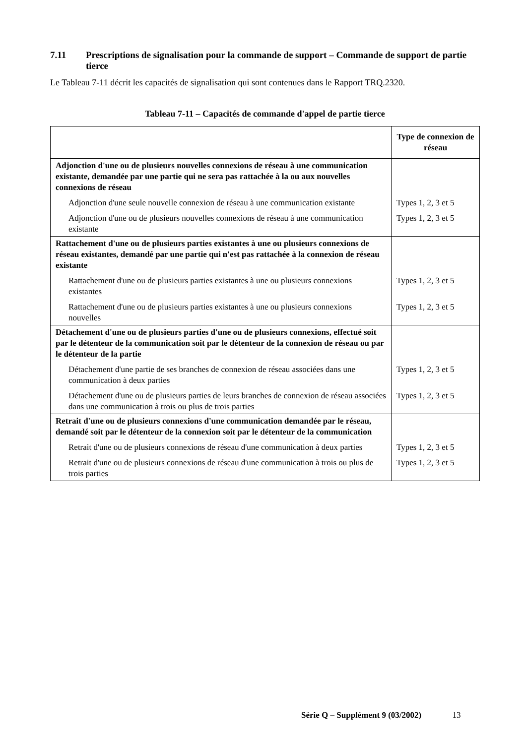7.11 Prescriptions de signalisation pour la commande de support – Commande de support de partie tierce
Le Tableau 7-11 décrit les capacités de signalisation qui sont contenues dans le Rapport TRQ.2320.
Tableau 7-11 – Capacités de commande d'appel de partie tierce
| | Type de connexion de réseau |
| --- | --- |
| Adjonction d'une ou de plusieurs nouvelles connexions de réseau à une communication existante, demandée par une partie qui ne sera pas rattachée à la ou aux nouvelles connexions de réseau | |
| Adjonction d'une seule nouvelle connexion de réseau à une communication existante | Types 1, 2, 3 et 5 |
| Adjonction d'une ou de plusieurs nouvelles connexions de réseau à une communication existante | Types 1, 2, 3 et 5 |
| Rattachement d'une ou de plusieurs parties existantes à une ou plusieurs connexions de réseau existantes, demandé par une partie qui n'est pas rattachée à la connexion de réseau existante | |
| Rattachement d'une ou de plusieurs parties existantes à une ou plusieurs connexions existantes | Types 1, 2, 3 et 5 |
| Rattachement d'une ou de plusieurs parties existantes à une ou plusieurs connexions nouvelles | Types 1, 2, 3 et 5 |
| Détachement d'une ou de plusieurs parties d'une ou de plusieurs connexions, effectué soit par le détenteur de la communication soit par le détenteur de la connexion de réseau ou par le détenteur de la partie | |
| Détachement d'une partie de ses branches de connexion de réseau associées dans une communication à deux parties | Types 1, 2, 3 et 5 |
| Détachement d'une ou de plusieurs parties de leurs branches de connexion de réseau associées dans une communication à trois ou plus de trois parties | Types 1, 2, 3 et 5 |
| Retrait d'une ou de plusieurs connexions d'une communication demandée par le réseau, demandé soit par le détenteur de la connexion soit par le détenteur de la communication | |
| Retrait d'une ou de plusieurs connexions de réseau d'une communication à deux parties | Types 1, 2, 3 et 5 |
| Retrait d'une ou de plusieurs connexions de réseau d'une communication à trois ou plus de trois parties | Types 1, 2, 3 et 5 |
Série Q – Supplément 9 (03/2002) 13